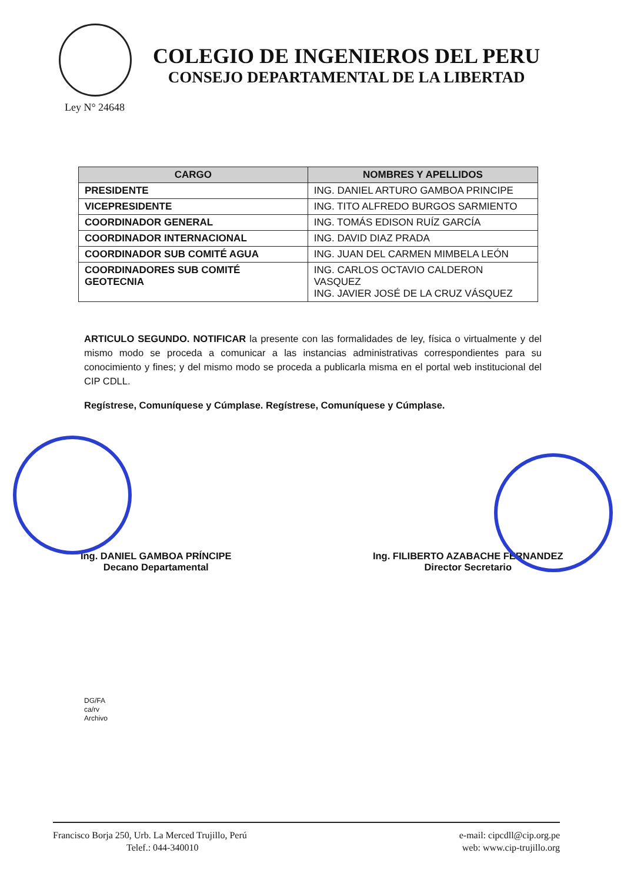Ley N° 24648
COLEGIO DE INGENIEROS DEL PERU
CONSEJO DEPARTAMENTAL DE LA LIBERTAD
| CARGO | NOMBRES Y APELLIDOS |
| --- | --- |
| PRESIDENTE | ING. DANIEL ARTURO GAMBOA PRINCIPE |
| VICEPRESIDENTE | ING. TITO ALFREDO BURGOS SARMIENTO |
| COORDINADOR GENERAL | ING. TOMÁS EDISON RUÍZ GARCÍA |
| COORDINADOR INTERNACIONAL | ING. DAVID DIAZ PRADA |
| COORDINADOR SUB COMITÉ AGUA | ING. JUAN DEL CARMEN MIMBELA LEÓN |
| COORDINADORES SUB COMITÉ GEOTECNIA | ING. CARLOS OCTAVIO CALDERON VASQUEZ ING. JAVIER JOSÉ DE LA CRUZ VÁSQUEZ |
ARTICULO SEGUNDO. NOTIFICAR la presente con las formalidades de ley, física o virtualmente y del mismo modo se proceda a comunicar a las instancias administrativas correspondientes para su conocimiento y fines; y del mismo modo se proceda a publicarla misma en el portal web institucional del CIP CDLL.
Regístrese, Comuníquese y Cúmplase. Regístrese, Comuníquese y Cúmplase.
Ing. DANIEL GAMBOA PRÍNCIPE
Decano Departamental
Ing. FILIBERTO AZABACHE FERNANDEZ
Director Secretario
DG/FA
ca/rv
Archivo
Francisco Borja 250, Urb. La Merced Trujillo, Perú
Telef.: 044-340010
e-mail: cipcdll@cip.org.pe
web: www.cip-trujillo.org